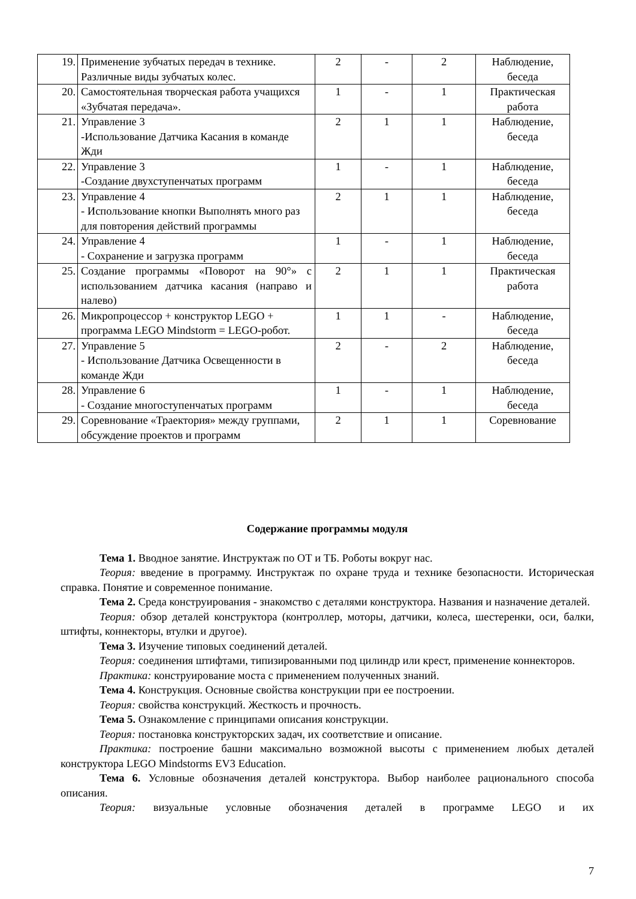| 19. | Применение зубчатых передач в технике. Различные виды зубчатых колес. | 2 | - | 2 | Наблюдение, беседа |
| 20. | Самостоятельная творческая работа учащихся «Зубчатая передача». | 1 | - | 1 | Практическая работа |
| 21. | Управление 3 -Использование Датчика Касания в команде Жди | 2 | 1 | 1 | Наблюдение, беседа |
| 22. | Управление 3 -Создание двухступенчатых программ | 1 | - | 1 | Наблюдение, беседа |
| 23. | Управление 4 - Использование кнопки Выполнять много раз для повторения действий программы | 2 | 1 | 1 | Наблюдение, беседа |
| 24. | Управление 4 - Сохранение и загрузка программ | 1 | - | 1 | Наблюдение, беседа |
| 25. | Создание программы «Поворот на 90°» с использованием датчика касания (направо и налево) | 2 | 1 | 1 | Практическая работа |
| 26. | Микропроцессор + конструктор LEGO + программа LEGO Mindstorm = LEGO-робот. | 1 | 1 | - | Наблюдение, беседа |
| 27. | Управление 5 - Использование Датчика Освещенности в команде Жди | 2 | - | 2 | Наблюдение, беседа |
| 28. | Управление 6 - Создание многоступенчатых программ | 1 | - | 1 | Наблюдение, беседа |
| 29. | Соревнование «Траектория» между группами, обсуждение проектов и программ | 2 | 1 | 1 | Соревнование |
Содержание программы модуля
Тема 1. Вводное занятие. Инструктаж по ОТ и ТБ. Роботы вокруг нас.
Теория: введение в программу. Инструктаж по охране труда и технике безопасности. Историческая справка. Понятие и современное понимание.
Тема 2. Среда конструирования - знакомство с деталями конструктора. Названия и назначение деталей.
Теория: обзор деталей конструктора (контроллер, моторы, датчики, колеса, шестеренки, оси, балки, штифты, коннекторы, втулки и другое).
Тема 3. Изучение типовых соединений деталей.
Теория: соединения штифтами, типизированными под цилиндр или крест, применение коннекторов.
Практика: конструирование моста с применением полученных знаний.
Тема 4. Конструкция. Основные свойства конструкции при ее построении.
Теория: свойства конструкций. Жесткость и прочность.
Тема 5. Ознакомление с принципами описания конструкции.
Теория: постановка конструкторских задач, их соответствие и описание.
Практика: построение башни максимально возможной высоты с применением любых деталей конструктора LEGO Mindstorms EV3 Education.
Тема 6. Условные обозначения деталей конструктора. Выбор наиболее рационального способа описания.
Теория: визуальные условные обозначения деталей в программе LEGO и их
7